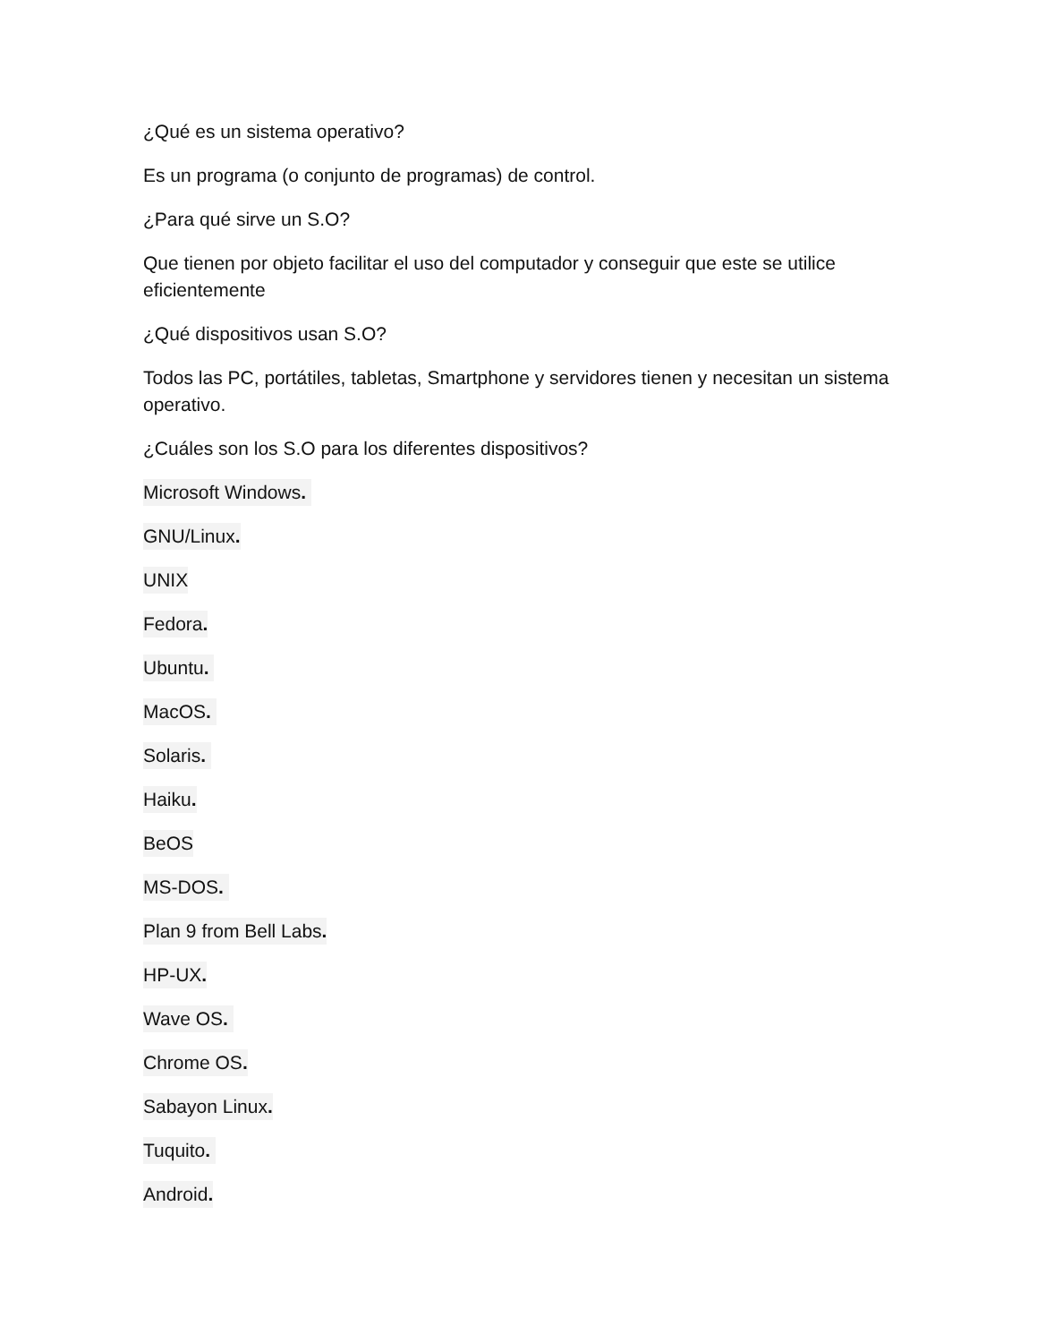¿Qué es un sistema operativo?
Es un programa (o conjunto de programas) de control.
¿Para qué sirve un S.O?
Que tienen por objeto facilitar el uso del computador y conseguir que este se utilice eficientemente
¿Qué dispositivos usan S.O?
Todos las PC, portátiles, tabletas, Smartphone y servidores tienen y necesitan un sistema operativo.
¿Cuáles son los S.O para los diferentes dispositivos?
Microsoft Windows.
GNU/Linux.
UNIX
Fedora.
Ubuntu.
MacOS.
Solaris.
Haiku.
BeOS
MS-DOS.
Plan 9 from Bell Labs.
HP-UX.
Wave OS.
Chrome OS.
Sabayon Linux.
Tuquito.
Android.